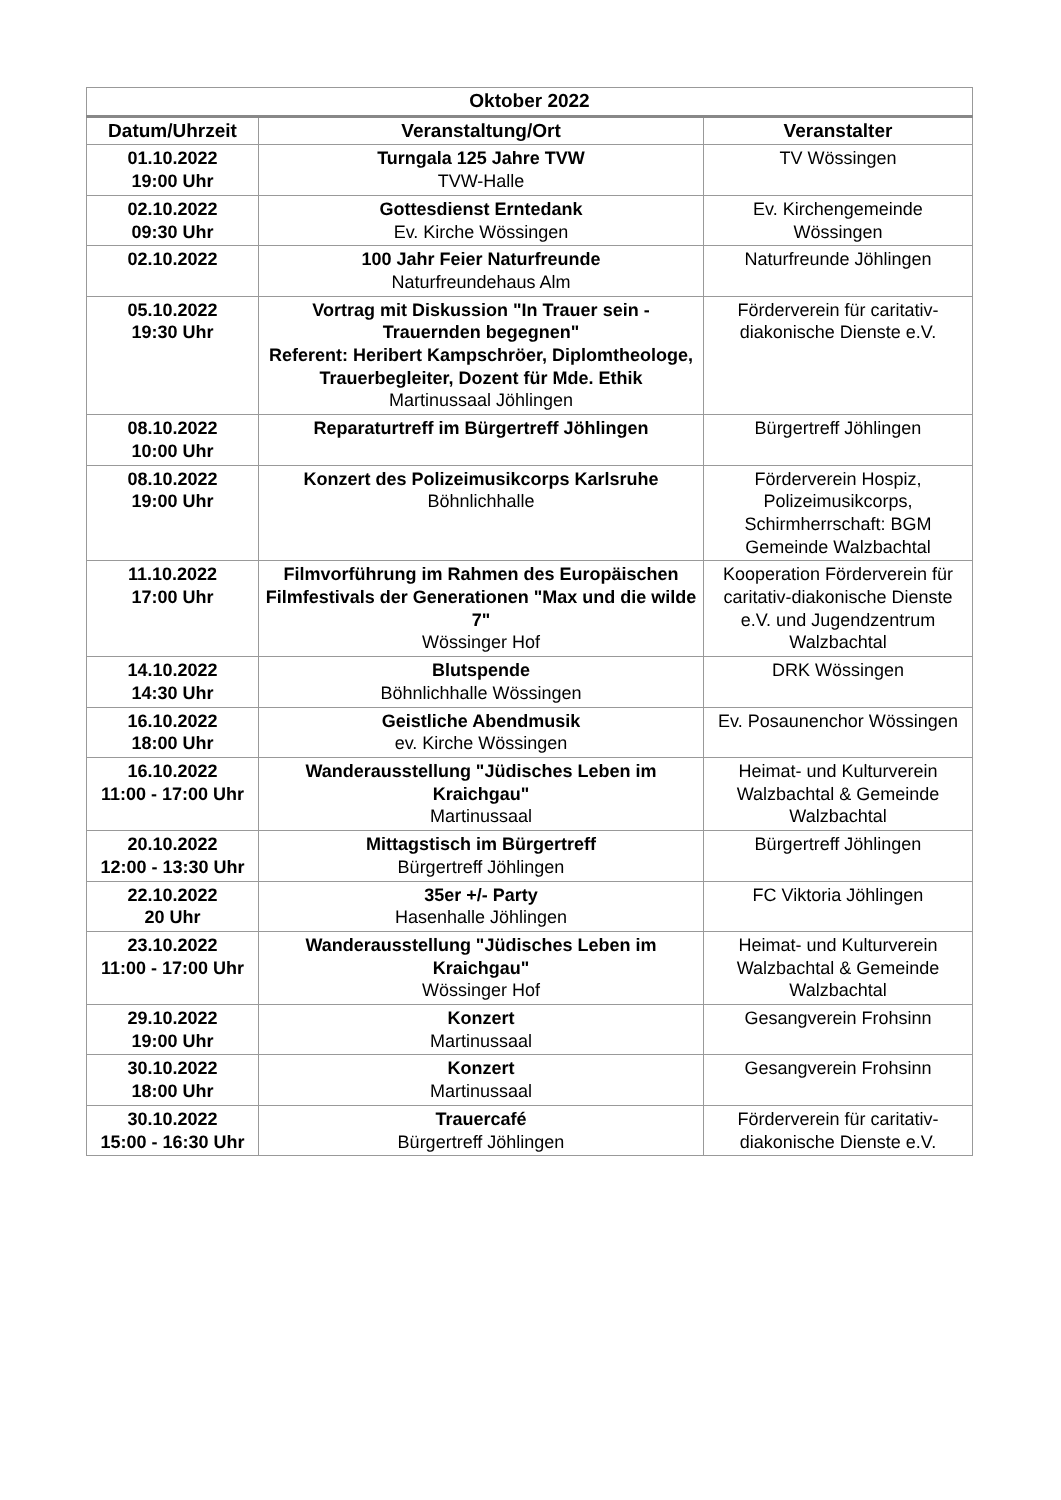| Oktober 2022 | | |
| --- | --- | --- |
| Datum/Uhrzeit | Veranstaltung/Ort | Veranstalter |
| 01.10.2022 19:00 Uhr | Turngala 125 Jahre TVW TVW-Halle | TV Wössingen |
| 02.10.2022 09:30 Uhr | Gottesdienst Erntedank Ev. Kirche Wössingen | Ev. Kirchengemeinde Wössingen |
| 02.10.2022 | 100 Jahr Feier Naturfreunde Naturfreundehaus Alm | Naturfreunde Jöhlingen |
| 05.10.2022 19:30 Uhr | Vortrag mit Diskussion "In Trauer sein - Trauernden begegnen" Referent: Heribert Kampschröer, Diplomtheologe, Trauerbegleiter, Dozent für Mde. Ethik Martinussaal Jöhlingen | Förderverein für caritativ-diakonische Dienste e.V. |
| 08.10.2022 10:00 Uhr | Reparaturtreff im Bürgertreff Jöhlingen | Bürgertreff Jöhlingen |
| 08.10.2022 19:00 Uhr | Konzert des Polizeimusikcorps Karlsruhe Böhnlichhalle | Förderverein Hospiz, Polizeimusikcorps, Schirmherrschaft: BGM Gemeinde Walzbachtal |
| 11.10.2022 17:00 Uhr | Filmvorführung im Rahmen des Europäischen Filmfestivals der Generationen "Max und die wilde 7" Wössinger Hof | Kooperation Förderverein für caritativ-diakonische Dienste e.V. und Jugendzentrum Walzbachtal |
| 14.10.2022 14:30 Uhr | Blutspende Böhnlichhalle Wössingen | DRK Wössingen |
| 16.10.2022 18:00 Uhr | Geistliche Abendmusik ev. Kirche Wössingen | Ev. Posaunenchor Wössingen |
| 16.10.2022 11:00 - 17:00 Uhr | Wanderausstellung "Jüdisches Leben im Kraichgau" Martinussaal | Heimat- und Kulturverein Walzbachtal & Gemeinde Walzbachtal |
| 20.10.2022 12:00 - 13:30 Uhr | Mittagstisch im Bürgertreff Bürgertreff Jöhlingen | Bürgertreff Jöhlingen |
| 22.10.2022 20 Uhr | 35er +/- Party Hasenhalle Jöhlingen | FC Viktoria Jöhlingen |
| 23.10.2022 11:00 - 17:00 Uhr | Wanderausstellung "Jüdisches Leben im Kraichgau" Wössinger Hof | Heimat- und Kulturverein Walzbachtal & Gemeinde Walzbachtal |
| 29.10.2022 19:00 Uhr | Konzert Martinussaal | Gesangverein Frohsinn |
| 30.10.2022 18:00 Uhr | Konzert Martinussaal | Gesangverein Frohsinn |
| 30.10.2022 15:00 - 16:30 Uhr | Trauercafé Bürgertreff Jöhlingen | Förderverein für caritativ-diakonische Dienste e.V. |